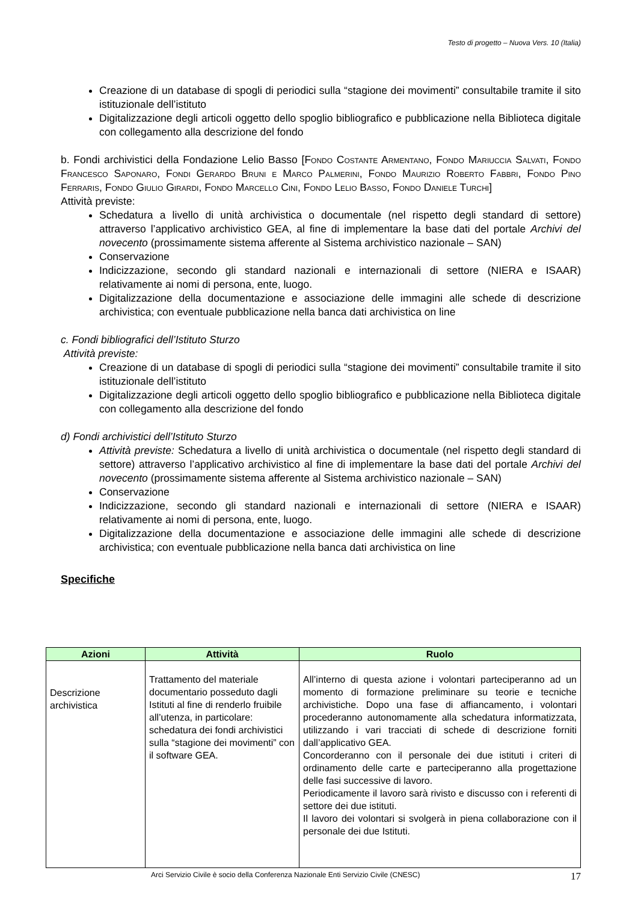Testo di progetto – Nuova Vers. 10 (Italia)
Creazione di un database di spogli di periodici sulla “stagione dei movimenti” consultabile tramite il sito istituzionale dell’istituto
Digitalizzazione degli articoli oggetto dello spoglio bibliografico e pubblicazione nella Biblioteca digitale con collegamento alla descrizione del fondo
b. Fondi archivistici della Fondazione Lelio Basso [Fondo Costante Armentano, Fondo Mariuccia Salvati, Fondo Francesco Saponaro, Fondi Gerardo Bruni e Marco Palmerini, Fondo Maurizio Roberto Fabbri, Fondo Pino Ferraris, Fondo Giulio Girardi, Fondo Marcello Cini, Fondo Lelio Basso, Fondo Daniele Turchi]
Attività previste:
Schedatura a livello di unità archivistica o documentale (nel rispetto degli standard di settore) attraverso l’applicativo archivistico GEA, al fine di implementare la base dati del portale Archivi del novecento (prossimamente sistema afferente al Sistema archivistico nazionale – SAN)
Conservazione
Indicizzazione, secondo gli standard nazionali e internazionali di settore (NIERA e ISAAR) relativamente ai nomi di persona, ente, luogo.
Digitalizzazione della documentazione e associazione delle immagini alle schede di descrizione archivistica; con eventuale pubblicazione nella banca dati archivistica on line
c. Fondi bibliografici dell’Istituto Sturzo
Attività previste:
Creazione di un database di spogli di periodici sulla “stagione dei movimenti” consultabile tramite il sito istituzionale dell’istituto
Digitalizzazione degli articoli oggetto dello spoglio bibliografico e pubblicazione nella Biblioteca digitale con collegamento alla descrizione del fondo
d) Fondi archivistici dell’Istituto Sturzo
Attività previste: Schedatura a livello di unità archivistica o documentale (nel rispetto degli standard di settore) attraverso l’applicativo archivistico al fine di implementare la base dati del portale Archivi del novecento (prossimamente sistema afferente al Sistema archivistico nazionale – SAN)
Conservazione
Indicizzazione, secondo gli standard nazionali e internazionali di settore (NIERA e ISAAR) relativamente ai nomi di persona, ente, luogo.
Digitalizzazione della documentazione e associazione delle immagini alle schede di descrizione archivistica; con eventuale pubblicazione nella banca dati archivistica on line
Specifiche
| Azioni | Attività | Ruolo |
| --- | --- | --- |
| Descrizione archivistica | Trattamento del materiale documentario posseduto dagli Istituti al fine di renderlo fruibile all’utenza, in particolare: schedatura dei fondi archivistici sulla “stagione dei movimenti” con il software GEA. | All’interno di questa azione i volontari parteciperanno ad un momento di formazione preliminare su teorie e tecniche archivistiche. Dopo una fase di affiancamento, i volontari procederanno autonomamente alla schedatura informatizzata, utilizzando i vari tracciati di schede di descrizione forniti dall’applicativo GEA. Concorderanno con il personale dei due istituti i criteri di ordinamento delle carte e parteciperanno alla progettazione delle fasi successive di lavoro. Periodicamente il lavoro sarà rivisto e discusso con i referenti di settore dei due istituti. Il lavoro dei volontari si svolgerà in piena collaborazione con il personale dei due Istituti. |
Arci Servizio Civile è socio della Conferenza Nazionale Enti Servizio Civile (CNESC) 17